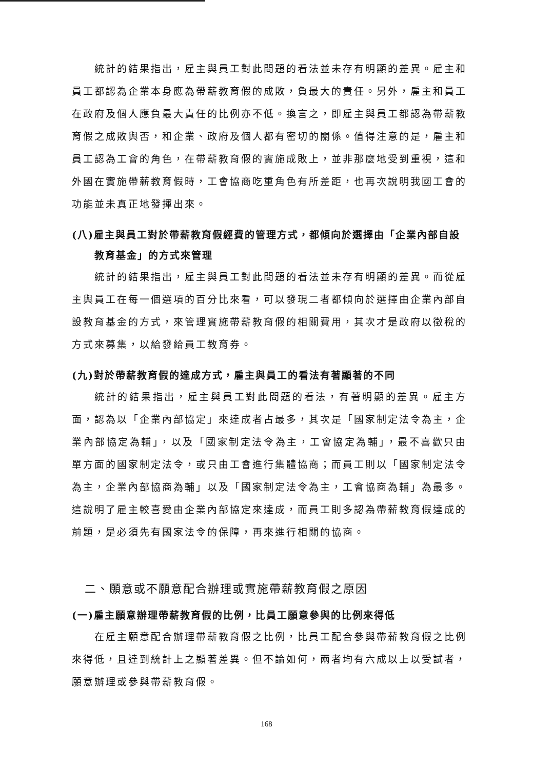統計的結果指出，雇主與員工對此問題的看法並未存有明顯的差異。雇主和員工都認為企業本身應為帶薪教育假的成敗，負最大的責任。另外，雇主和員工在政府及個人應負最大責任的比例亦不低。換言之，即雇主與員工都認為帶薪教育假之成敗與否，和企業、政府及個人都有密切的關係。值得注意的是，雇主和員工認為工會的角色，在帶薪教育假的實施成敗上，並非那麼地受到重視，這和外國在實施帶薪教育假時，工會協商吃重角色有所差距，也再次說明我國工會的功能並未真正地發揮出來。
(八)雇主與員工對於帶薪教育假經費的管理方式，都傾向於選擇由「企業內部自設教育基金」的方式來管理
統計的結果指出，雇主與員工對此問題的看法並未存有明顯的差異。而從雇主與員工在每一個選項的百分比來看，可以發現二者都傾向於選擇由企業內部自設教育基金的方式，來管理實施帶薪教育假的相關費用，其次才是政府以徵稅的方式來募集，以給發給員工教育券。
(九)對於帶薪教育假的達成方式，雇主與員工的看法有著顯著的不同
統計的結果指出，雇主與員工對此問題的看法，有著明顯的差異。雇主方面，認為以「企業內部協定」來達成者占最多，其次是「國家制定法令為主，企業內部協定為輔」，以及「國家制定法令為主，工會協定為輔」，最不喜歡只由單方面的國家制定法令，或只由工會進行集體協商；而員工則以「國家制定法令為主，企業內部協商為輔」以及「國家制定法令為主，工會協商為輔」為最多。這說明了雇主較喜愛由企業內部協定來達成，而員工則多認為帶薪教育假達成的前題，是必須先有國家法令的保障，再來進行相關的協商。
二、願意或不願意配合辦理或實施帶薪教育假之原因
(一)雇主願意辦理帶薪教育假的比例，比員工願意參與的比例來得低
在雇主願意配合辦理帶薪教育假之比例，比員工配合參與帶薪教育假之比例來得低，且達到統計上之顯著差異。但不論如何，兩者均有六成以上以受試者，願意辦理或參與帶薪教育假。
168